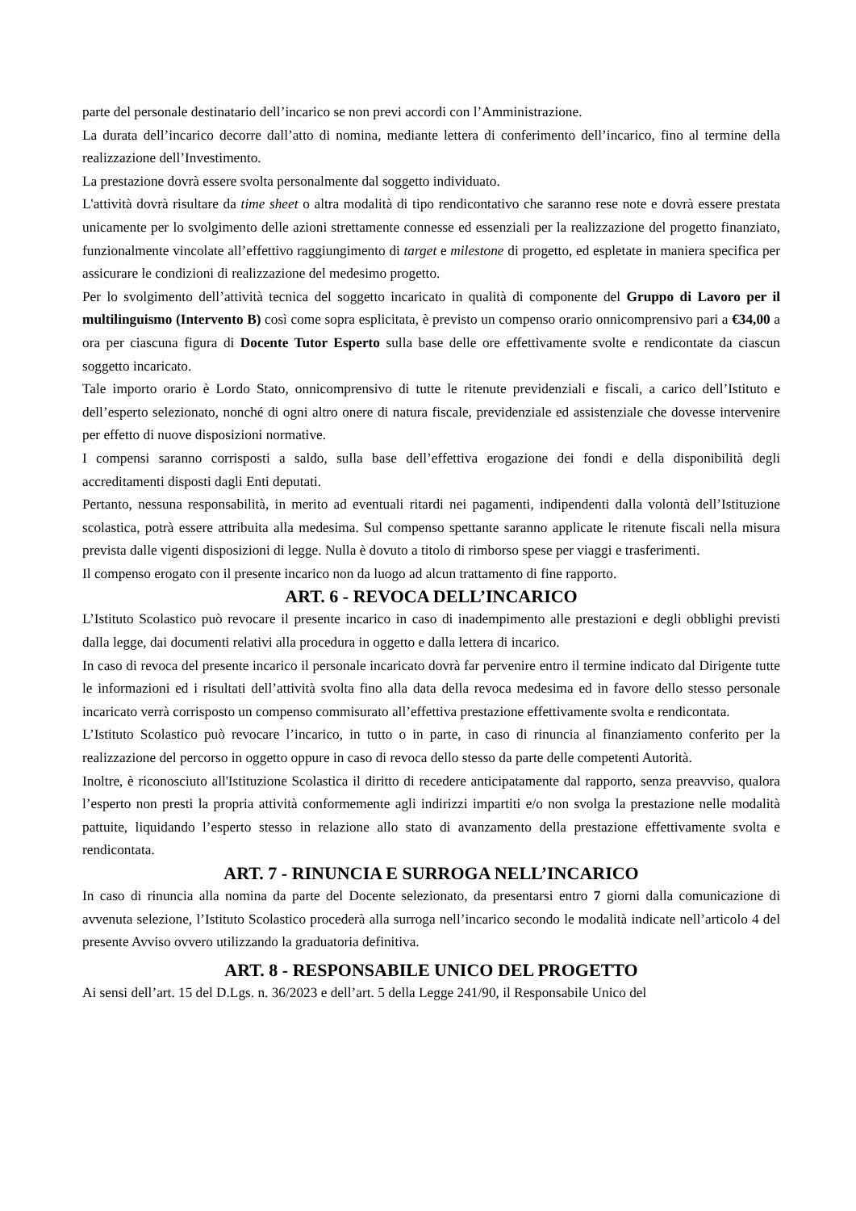parte del personale destinatario dell’incarico se non previ accordi con l’Amministrazione.
La durata dell’incarico decorre dall’atto di nomina, mediante lettera di conferimento dell’incarico, fino al termine della realizzazione dell’Investimento.
La prestazione dovrà essere svolta personalmente dal soggetto individuato.
L'attività dovrà risultare da time sheet o altra modalità di tipo rendicontativo che saranno rese note e dovrà essere prestata unicamente per lo svolgimento delle azioni strettamente connesse ed essenziali per la realizzazione del progetto finanziato, funzionalmente vincolate all’effettivo raggiungimento di target e milestone di progetto, ed espletate in maniera specifica per assicurare le condizioni di realizzazione del medesimo progetto.
Per lo svolgimento dell’attività tecnica del soggetto incaricato in qualità di componente del Gruppo di Lavoro per il multilinguismo (Intervento B) così come sopra esplicitata, è previsto un compenso orario onnicomprensivo pari a €34,00 a ora per ciascuna figura di Docente Tutor Esperto sulla base delle ore effettivamente svolte e rendicontate da ciascun soggetto incaricato.
Tale importo orario è Lordo Stato, onnicomprensivo di tutte le ritenute previdenziali e fiscali, a carico dell’Istituto e dell’esperto selezionato, nonché di ogni altro onere di natura fiscale, previdenziale ed assistenziale che dovesse intervenire per effetto di nuove disposizioni normative.
I compensi saranno corrisposti a saldo, sulla base dell’effettiva erogazione dei fondi e della disponibilità degli accreditamenti disposti dagli Enti deputati.
Pertanto, nessuna responsabilità, in merito ad eventuali ritardi nei pagamenti, indipendenti dalla volontà dell’Istituzione scolastica, potrà essere attribuita alla medesima. Sul compenso spettante saranno applicate le ritenute fiscali nella misura prevista dalle vigenti disposizioni di legge. Nulla è dovuto a titolo di rimborso spese per viaggi e trasferimenti.
Il compenso erogato con il presente incarico non da luogo ad alcun trattamento di fine rapporto.
ART. 6 - REVOCA DELL’INCARICO
L’Istituto Scolastico può revocare il presente incarico in caso di inadempimento alle prestazioni e degli obblighi previsti dalla legge, dai documenti relativi alla procedura in oggetto e dalla lettera di incarico.
In caso di revoca del presente incarico il personale incaricato dovrà far pervenire entro il termine indicato dal Dirigente tutte le informazioni ed i risultati dell’attività svolta fino alla data della revoca medesima ed in favore dello stesso personale incaricato verrà corrisposto un compenso commisurato all’effettiva prestazione effettivamente svolta e rendicontata.
L’Istituto Scolastico può revocare l’incarico, in tutto o in parte, in caso di rinuncia al finanziamento conferito per la realizzazione del percorso in oggetto oppure in caso di revoca dello stesso da parte delle competenti Autorità.
Inoltre, è riconosciuto all'Istituzione Scolastica il diritto di recedere anticipatamente dal rapporto, senza preavviso, qualora l’esperto non presti la propria attività conformemente agli indirizzi impartiti e/o non svolga la prestazione nelle modalità pattuite, liquidando l’esperto stesso in relazione allo stato di avanzamento della prestazione effettivamente svolta e rendicontata.
ART. 7 - RINUNCIA E SURROGA NELL’INCARICO
In caso di rinuncia alla nomina da parte del Docente selezionato, da presentarsi entro 7 giorni dalla comunicazione di avvenuta selezione, l’Istituto Scolastico procederà alla surroga nell’incarico secondo le modalità indicate nell’articolo 4 del presente Avviso ovvero utilizzando la graduatoria definitiva.
ART. 8 - RESPONSABILE UNICO DEL PROGETTO
Ai sensi dell’art. 15 del D.Lgs. n. 36/2023 e dell’art. 5 della Legge 241/90, il Responsabile Unico del